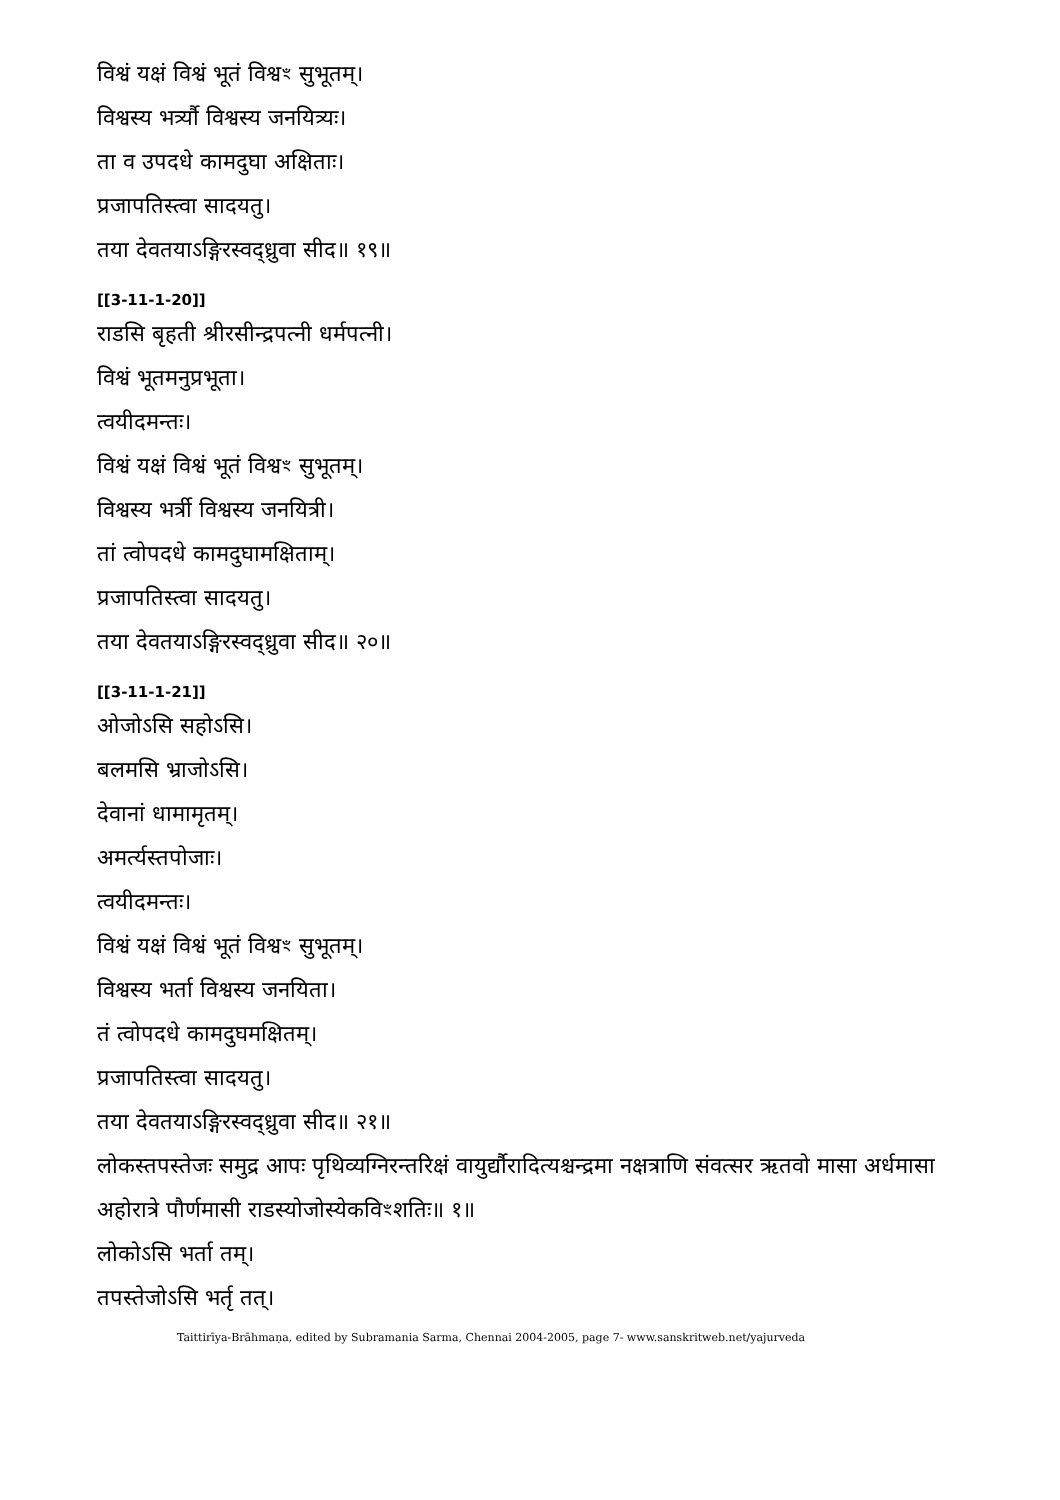विश्वं यक्षं विश्वं भूतं विश्वꣳ सुभूतम्।
विश्वस्य भर्त्र्यौ विश्वस्य जनयित्र्यः।
ता व उपदधे कामदुघा अक्षिताः।
प्रजापतिस्त्वा सादयतु।
तया देवतयाऽङ्गिरस्वद्ध्रुवा सीद॥ १९॥
[[3-11-1-20]]
राडसि बृहती श्रीरसीन्द्रपत्नी धर्मपत्नी।
विश्वं भूतमनुप्रभूता।
त्वयीदमन्तः।
विश्वं यक्षं विश्वं भूतं विश्वꣳ सुभूतम्।
विश्वस्य भर्त्री विश्वस्य जनयित्री।
तां त्वोपदधे कामदुघामक्षिताम्।
प्रजापतिस्त्वा सादयतु।
तया देवतयाऽङ्गिरस्वद्ध्रुवा सीद॥ २०॥
[[3-11-1-21]]
ओजोऽसि सहोऽसि।
बलमसि भ्राजोऽसि।
देवानां धामामृतम्।
अमर्त्यस्तपोजाः।
त्वयीदमन्तः।
विश्वं यक्षं विश्वं भूतं विश्वꣳ सुभूतम्।
विश्वस्य भर्ता विश्वस्य जनयिता।
तं त्वोपदधे कामदुघमक्षितम्।
प्रजापतिस्त्वा सादयतु।
तया देवतयाऽङ्गिरस्वद्ध्रुवा सीद॥ २१॥
लोकस्तपस्तेजः समुद्र आपः पृथिव्यग्निरन्तरिक्षं वायुर्द्यौरादित्यश्चन्द्रमा नक्षत्राणि संवत्सर ऋतवो मासा अर्धमासा अहोरात्रे पौर्णमासी राडस्योजोस्येकविꣳशतिः॥ १॥
लोकोऽसि भर्ता तम्।
तपस्तेजोऽसि भर्तृ तत्।
Taittirīya-Brāhmaṇa, edited by Subramania Sarma, Chennai 2004-2005, page 7- www.sanskritweb.net/yajurveda